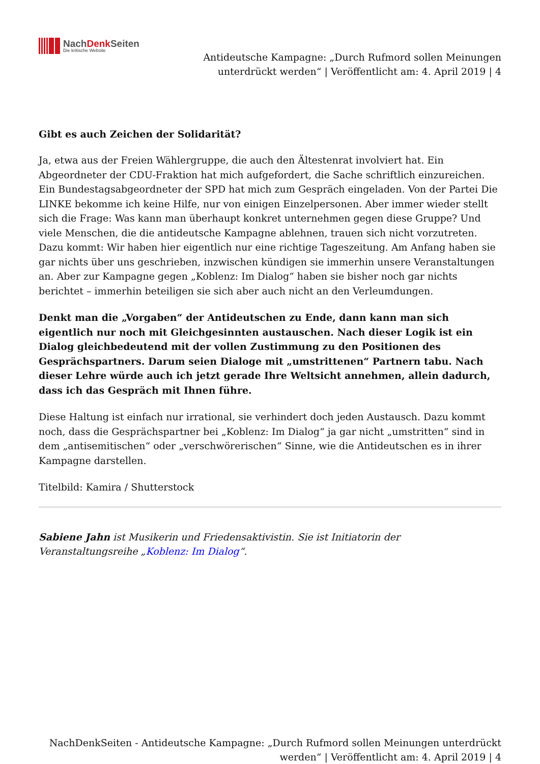NachDenk Seiten
Die kritische Website
Antideutsche Kampagne: „Durch Rufmord sollen Meinungen
unterdrückt werden“ | Veröffentlicht am: 4. April 2019 | 4
Gibt es auch Zeichen der Solidarität?
Ja, etwa aus der Freien Wählergruppe, die auch den Ältestenrat involviert hat. Ein Abgeordneter der CDU-Fraktion hat mich aufgefordert, die Sache schriftlich einzureichen. Ein Bundestagsabgeordneter der SPD hat mich zum Gespräch eingeladen. Von der Partei Die LINKE bekomme ich keine Hilfe, nur von einigen Einzelpersonen. Aber immer wieder stellt sich die Frage: Was kann man überhaupt konkret unternehmen gegen diese Gruppe? Und viele Menschen, die die antideutsche Kampagne ablehnen, trauen sich nicht vorzutreten.
Dazu kommt: Wir haben hier eigentlich nur eine richtige Tageszeitung. Am Anfang haben sie gar nichts über uns geschrieben, inzwischen kündigen sie immerhin unsere Veranstaltungen an. Aber zur Kampagne gegen „Koblenz: Im Dialog“ haben sie bisher noch gar nichts berichtet – immerhin beteiligen sie sich aber auch nicht an den Verleumdungen.
Denkt man die „Vorgaben“ der Antideutschen zu Ende, dann kann man sich eigentlich nur noch mit Gleichgesinnten austauschen. Nach dieser Logik ist ein Dialog gleichbedeutend mit der vollen Zustimmung zu den Positionen des Gesprächspartners. Darum seien Dialoge mit „umstrittenen“ Partnern tabu. Nach dieser Lehre würde auch ich jetzt gerade Ihre Weltsicht annehmen, allein dadurch, dass ich das Gespräch mit Ihnen führe.
Diese Haltung ist einfach nur irrational, sie verhindert doch jeden Austausch. Dazu kommt noch, dass die Gesprächspartner bei „Koblenz: Im Dialog“ ja gar nicht „umstritten“ sind in dem „antisemitischen“ oder „verschwörerischen“ Sinne, wie die Antideutschen es in ihrer Kampagne darstellen.
Titelbild: Kamira / Shutterstock
Sabiene Jahn ist Musikerin und Friedensaktivistin. Sie ist Initiatorin der Veranstaltungsreihe „Koblenz: Im Dialog“.
NachDenkSeiten - Antideutsche Kampagne: „Durch Rufmord sollen Meinungen unterdrückt
werden“ | Veröffentlicht am: 4. April 2019 | 4